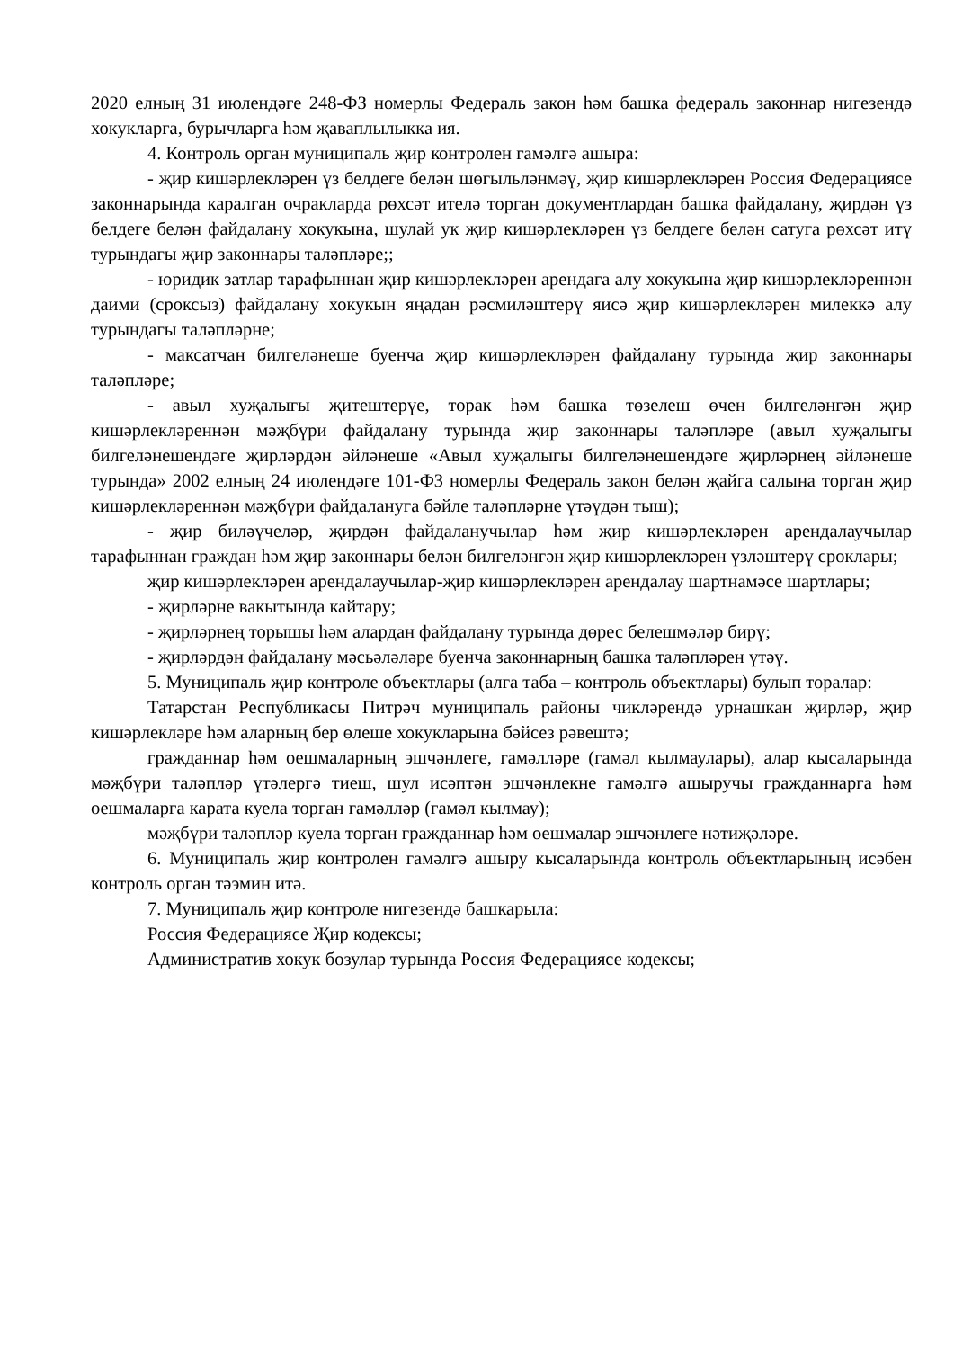2020 елның 31 июлендәге 248-ФЗ номерлы Федераль закон һәм башка федераль законнар нигезендә хокукларга, бурычларга һәм җаваплылыкка ия.
4. Контроль орган муниципаль җир контролен гамәлгә ашыра:
- җир кишәрлекләрен үз белдеге белән шөгыльләнмәү, җир кишәрлекләрен Россия Федерациясе законнарында каралган очракларда рөхсәт ителә торган документлардан башка файдалану, җирдән үз белдеге белән файдалану хокукына, шулай ук җир кишәрлекләрен үз белдеге белән сатуга рөхсәт итү турындагы җир законнары таләпләре;;
- юридик затлар тарафыннан җир кишәрлекләрен арендага алу хокукына җир кишәрлекләреннән даими (сроксыз) файдалану хокукын яңадан рәсмиләштерү яисә җир кишәрлекләрен милеккә алу турындагы таләпләрне;
- максатчан билгеләнеше буенча җир кишәрлекләрен файдалану турында җир законнары таләпләре;
- авыл хуҗалыгы җитештерүе, торак һәм башка төзелеш өчен билгеләнгән җир кишәрлекләреннән мәҗбүри файдалану турында җир законнары таләпләре (авыл хуҗалыгы билгеләнешендәге җирләрдән әйләнеше «Авыл хуҗалыгы билгеләнешендәге җирләрнең әйләнеше турында» 2002 елның 24 июлендәге 101-ФЗ номерлы Федераль закон белән җайга салына торган җир кишәрлекләреннән мәҗбүри файдалануга бәйле таләпләрне үтәүдән тыш);
- җир биләүчеләр, җирдән файдаланучылар һәм җир кишәрлекләрен арендалаучылар тарафыннан граждан һәм җир законнары белән билгеләнгән җир кишәрлекләрен үзләштерү сроклары;
җир кишәрлекләрен арендалаучылар-җир кишәрлекләрен арендалау шартнамәсе шартлары;
- җирләрне вакытында кайтару;
- җирләрнең торышы һәм алардан файдалану турында дөрес белешмәләр бирү;
- җирләрдән файдалану мәсьәләләре буенча законнарның башка таләпләрен үтәү.
5. Муниципаль җир контроле объектлары (алга таба – контроль объектлары) булып торалар:
Татарстан Республикасы Питрәч муниципаль районы чикләрендә урнашкан җирләр, җир кишәрлекләре һәм аларның бер өлеше хокукларына бәйсез рәвештә;
гражданнар һәм оешмаларның эшчәнлеге, гамәлләре (гамәл кылмаулары), алар кысаларында мәҗбүри таләпләр үтәлергә тиеш, шул исәптән эшчәнлекне гамәлгә ашыручы гражданнарга һәм оешмаларга карата куела торган гамәлләр (гамәл кылмау);
мәҗбүри таләпләр куела торган гражданнар һәм оешмалар эшчәнлеге нәтиҗәләре.
6. Муниципаль җир контролен гамәлгә ашыру кысаларында контроль объектларының исәбен контроль орган тәэмин итә.
7. Муниципаль җир контроле нигезендә башкарыла:
Россия Федерациясе Җир кодексы;
Административ хокук бозулар турында Россия Федерациясе кодексы;